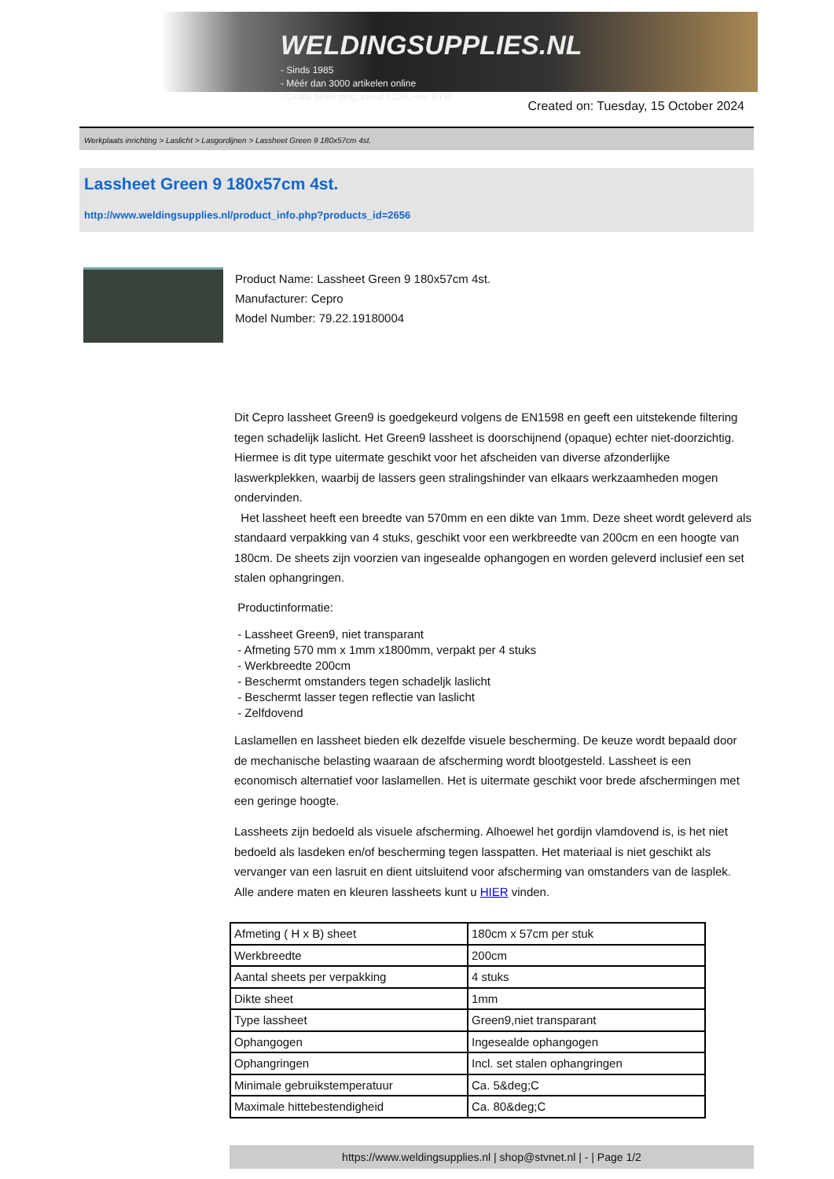WELDINGSUPPLIES.NL
- Sinds 1985
- Méér dan 3000 artikelen online
- Gratis bezorging, vanaf €200,--ex. BTW
Created on: Tuesday, 15 October 2024
Werkplaats inrichting > Laslicht > Lasgordijnen > Lassheet Green 9 180x57cm 4st.
Lassheet Green 9 180x57cm 4st.
http://www.weldingsupplies.nl/product_info.php?products_id=2656
Product Name: Lassheet Green 9 180x57cm 4st.
Manufacturer: Cepro
Model Number: 79.22.19180004
Dit Cepro lassheet Green9 is goedgekeurd volgens de EN1598 en geeft een uitstekende filtering tegen schadelijk laslicht. Het Green9 lassheet is doorschijnend (opaque) echter niet-doorzichtig. Hiermee is dit type uitermate geschikt voor het afscheiden van diverse afzonderlijke laswerkplekken, waarbij de lassers geen stralingshinder van elkaars werkzaamheden mogen ondervinden.
Het lassheet heeft een breedte van 570mm en een dikte van 1mm. Deze sheet wordt geleverd als standaard verpakking van 4 stuks, geschikt voor een werkbreedte van 200cm en een hoogte van 180cm. De sheets zijn voorzien van ingesealde ophangogen en worden geleverd inclusief een set stalen ophangringen.
Productinformatie:
- Lassheet Green9, niet transparant
- Afmeting 570 mm x 1mm x1800mm, verpakt per 4 stuks
- Werkbreedte 200cm
- Beschermt omstanders tegen schadeljk laslicht
- Beschermt lasser tegen reflectie van laslicht
- Zelfdovend
Laslamellen en lassheet bieden elk dezelfde visuele bescherming. De keuze wordt bepaald door de mechanische belasting waaraan de afscherming wordt blootgesteld. Lassheet is een economisch alternatief voor laslamellen. Het is uitermate geschikt voor brede afschermingen met een geringe hoogte.
Lassheets zijn bedoeld als visuele afscherming. Alhoewel het gordijn vlamdovend is, is het niet bedoeld als lasdeken en/of bescherming tegen lasspatten. Het materiaal is niet geschikt als vervanger van een lasruit en dient uitsluitend voor afscherming van omstanders van de lasplek.
Alle andere maten en kleuren lassheets kunt u HIER vinden.
| Afmeting ( H x B) sheet | 180cm x 57cm per stuk |
| Werkbreedte | 200cm |
| Aantal sheets per verpakking | 4 stuks |
| Dikte sheet | 1mm |
| Type lassheet | Green9,niet transparant |
| Ophangogen | Ingesealde ophangogen |
| Ophangringen | Incl. set stalen ophangringen |
| Minimale gebruikstemperatuur | Ca. 5&deg;C |
| Maximale hittebestendigheid | Ca. 80&deg;C |
https://www.weldingsupplies.nl | shop@stvnet.nl | - | Page 1/2